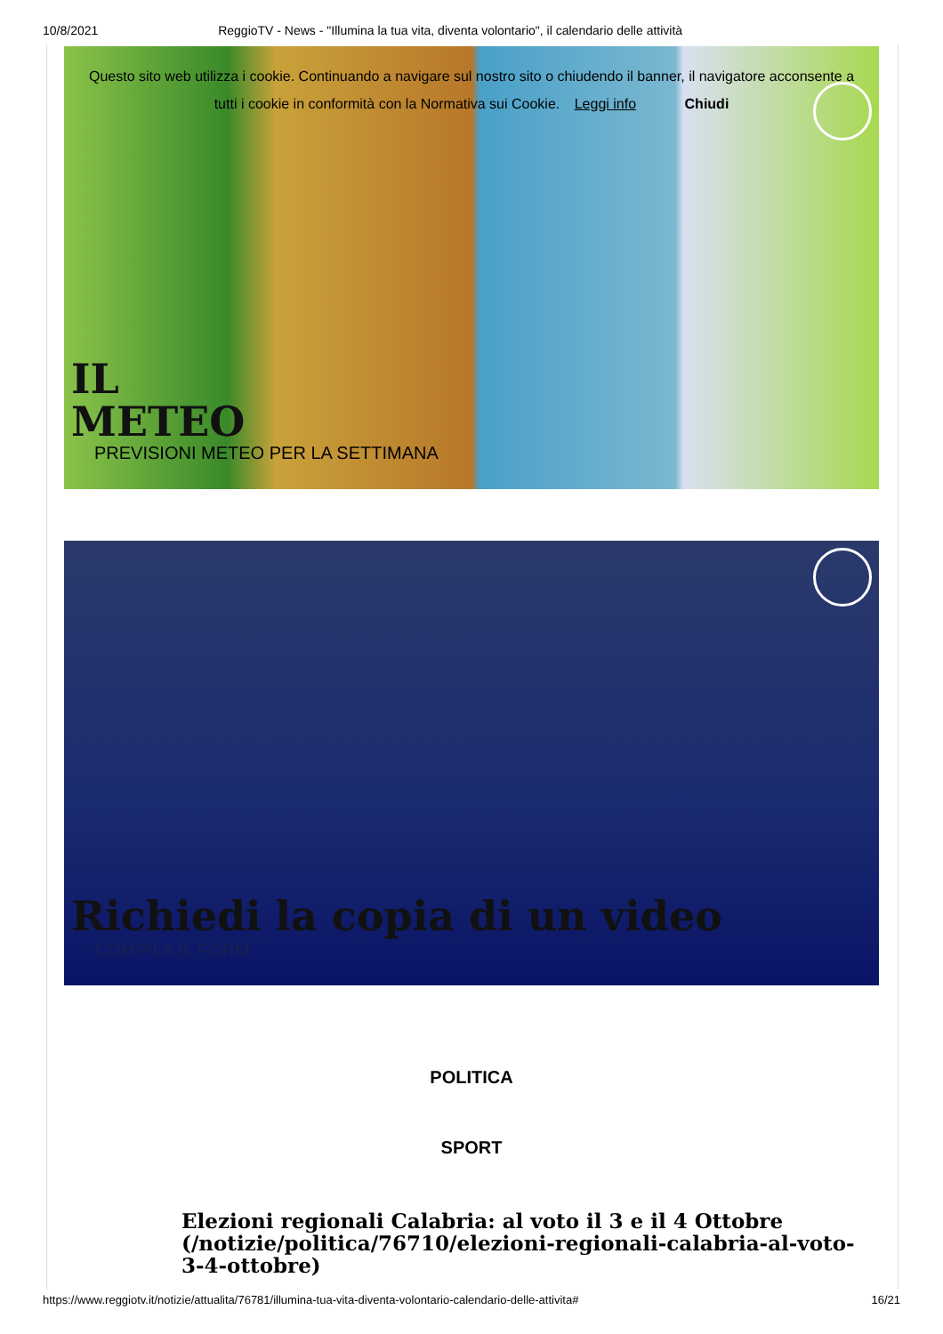10/8/2021 ReggioTV - News - "Illumina la tua vita, diventa volontario", il calendario delle attività
Questo sito web utilizza i cookie. Continuando a navigare sul nostro sito o chiudendo il banner, il navigatore acconsente a
tutti i cookie in conformità con la Normativa sui Cookie. Leggi info Chiudi
IL
METEO
PREVISIONI METEO PER LA SETTIMANA
Richiedi la copia di un video
COMPILA IL FORM
POLITICA
SPORT
Elezioni regionali Calabria: al voto il 3 e il 4 Ottobre (/notizie/politica/76710/elezioni-regionali-calabria-al-voto-3-4-ottobre)
https://www.reggiotv.it/notizie/attualita/76781/illumina-tua-vita-diventa-volontario-calendario-delle-attivita# 16/21